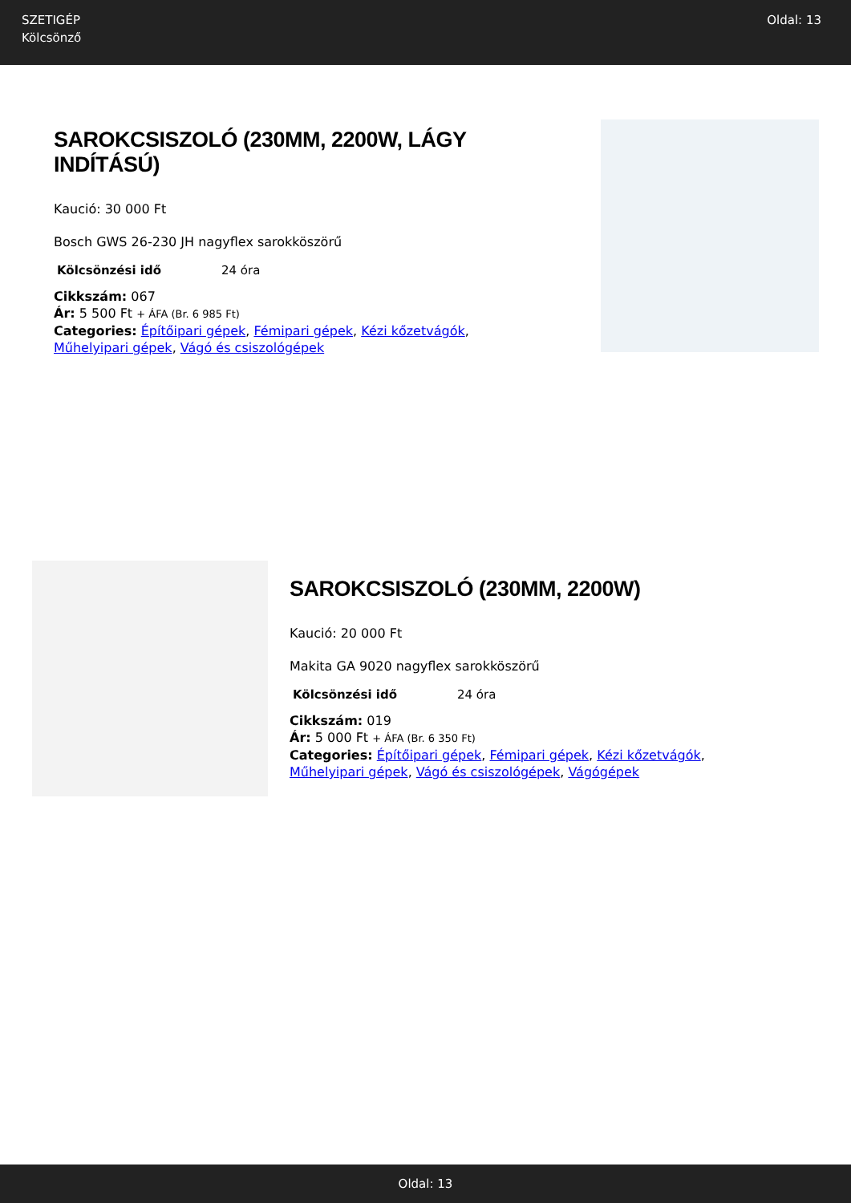SZETIGÉP
Kölcsönző
Oldal: 13
SAROKCSISZOLÓ (230MM, 2200W, LÁGY INDÍTÁSÚ)
Kaució: 30 000 Ft
Bosch GWS 26-230 JH nagyflex sarokköszörű
| Kölcsönzési idő | 24 óra |
Cikkszám: 067
Ár: 5 500 Ft + ÁFA (Br. 6 985 Ft)
Categories: Építőipari gépek, Fémipari gépek, Kézi kőzetvágók, Műhelyipari gépek, Vágó és csiszológépek
SAROKCSISZOLÓ (230MM, 2200W)
Kaució: 20 000 Ft
Makita GA 9020 nagyflex sarokköszörű
| Kölcsönzési idő | 24 óra |
Cikkszám: 019
Ár: 5 000 Ft + ÁFA (Br. 6 350 Ft)
Categories: Építőipari gépek, Fémipari gépek, Kézi kőzetvágók, Műhelyipari gépek, Vágó és csiszológépek, Vágógépek
Oldal: 13